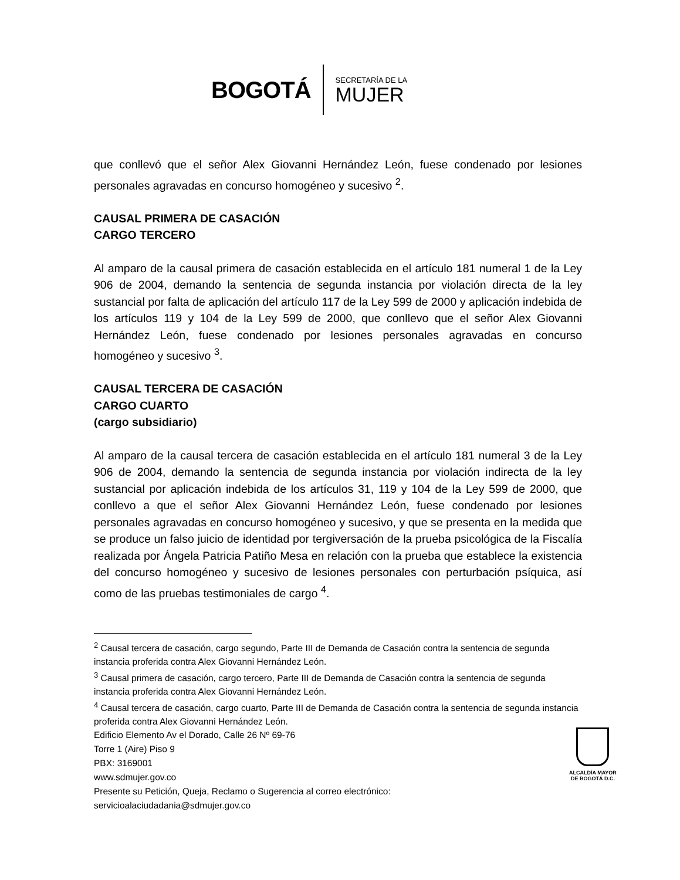BOGOTÁ
SECRETARÍA DE LA
MUJER
que conllevó que el señor Alex Giovanni Hernández León, fuese condenado por lesiones personales agravadas en concurso homogéneo y sucesivo <sup>2</sup>.
CAUSAL PRIMERA DE CASACIÓN
CARGO TERCERO
Al amparo de la causal primera de casación establecida en el artículo 181 numeral 1 de la Ley 906 de 2004, demando la sentencia de segunda instancia por violación directa de la ley sustancial por falta de aplicación del artículo 117 de la Ley 599 de 2000 y aplicación indebida de los artículos 119 y 104 de la Ley 599 de 2000, que conllevo que el señor Alex Giovanni Hernández León, fuese condenado por lesiones personales agravadas en concurso homogéneo y sucesivo <sup>3</sup>.
CAUSAL TERCERA DE CASACIÓN
CARGO CUARTO
(cargo subsidiario)
Al amparo de la causal tercera de casación establecida en el artículo 181 numeral 3 de la Ley 906 de 2004, demando la sentencia de segunda instancia por violación indirecta de la ley sustancial por aplicación indebida de los artículos 31, 119 y 104 de la Ley 599 de 2000, que conllevo a que el señor Alex Giovanni Hernández León, fuese condenado por lesiones personales agravadas en concurso homogéneo y sucesivo, y que se presenta en la medida que se produce un falso juicio de identidad por tergiversación de la prueba psicológica de la Fiscalía realizada por Ángela Patricia Patiño Mesa en relación con la prueba que establece la existencia del concurso homogéneo y sucesivo de lesiones personales con perturbación psíquica, así como de las pruebas testimoniales de cargo <sup>4</sup>.
<sup>2</sup> Causal tercera de casación, cargo segundo, Parte III de Demanda de Casación contra la sentencia de segunda instancia proferida contra Alex Giovanni Hernández León.
<sup>3</sup> Causal primera de casación, cargo tercero, Parte III de Demanda de Casación contra la sentencia de segunda instancia proferida contra Alex Giovanni Hernández León.
<sup>4</sup> Causal tercera de casación, cargo cuarto, Parte III de Demanda de Casación contra la sentencia de segunda instancia proferida contra Alex Giovanni Hernández León.
Edificio Elemento Av el Dorado, Calle 26 Nº 69-76
Torre 1 (Aire) Piso 9
PBX: 3169001
www.sdmujer.gov.co
Presente su Petición, Queja, Reclamo o Sugerencia al correo electrónico:
servicioalaciudadania@sdmujer.gov.co
ALCALDÍA MAYOR
DE BOGOTÁ D.C.